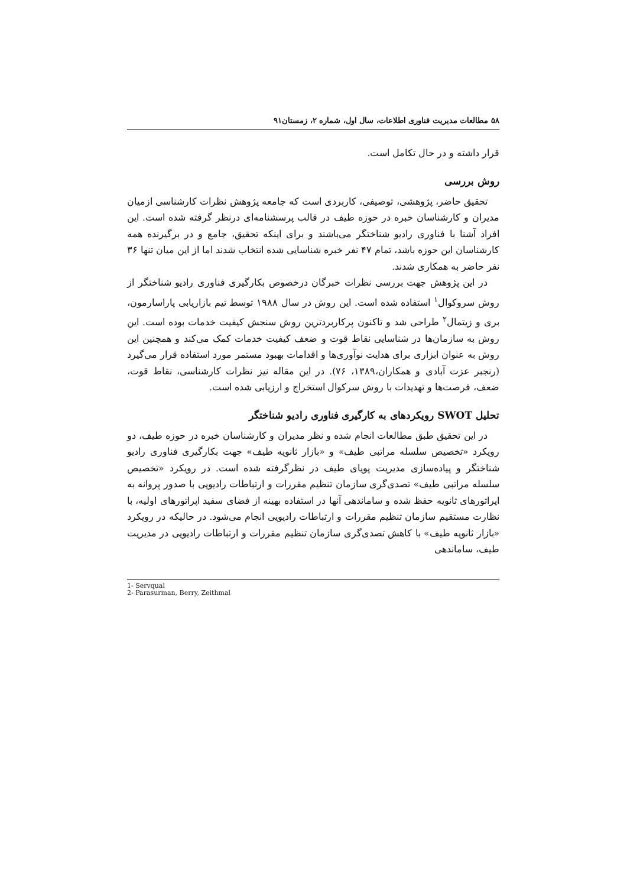۵۸ مطالعات مدیریت فناوری اطلاعات، سال اول، شماره ۲، زمستان۹۱
قرار داشته و در حال تکامل است.
روش بررسی
تحقیق حاضر، پژوهشی، توصیفی، کاربردی است که جامعه پژوهش نظرات کارشناسی ازمیان مدیران و کارشناسان خبره در حوزه طیف در قالب پرسشنامه‌ای درنظر گرفته شده است. این افراد آشنا با فناوری رادیو شناختگر می‌باشند و برای اینکه تحقیق، جامع و در برگیرنده همه کارشناسان این حوزه باشد، تمام ۴۷ نفر خبره شناسایی شده انتخاب شدند اما از این میان تنها ۳۶ نفر حاضر به همکاری شدند.
در این پژوهش جهت بررسی نظرات خبرگان درخصوص بکارگیری فناوری رادیو شناختگر از روش سروکوال<sup>۱</sup> استفاده شده است. این روش در سال ۱۹۸۸ توسط تیم بازاریابی پاراسارمون، بری و زیتمال<sup>۲</sup> طراحی شد و تاکنون پرکاربردترین روش سنجش کیفیت خدمات بوده است. این روش به سازمان‌ها در شناسایی نقاط قوت و ضعف کیفیت خدمات کمک می‌کند و همچنین این روش به عنوان ابزاری برای هدایت نوآوری‌ها و اقدامات بهبود مستمر مورد استفاده قرار می‌گیرد (رنجبر عزت آبادی و همکاران،۱۳۸۹، ۷۶). در این مقاله نیز نظرات کارشناسی، نقاط قوت، ضعف، فرصت‌ها و تهدیدات با روش سرکوال استخراج و ارزیابی شده است.
تحلیل SWOT رویکردهای به کارگیری فناوری رادیو شناختگر
در این تحقیق طبق مطالعات انجام شده و نظر مدیران و کارشناسان خبره در حوزه طیف، دو رویکرد «تخصیص سلسله مراتبی طیف» و «بازار ثانویه طیف» جهت بکارگیری فناوری رادیو شناختگر و پیاده‌سازی مدیریت پویای طیف در نظرگرفته شده است. در رویکرد «تخصیص سلسله مراتبی طیف» تصدی‌گری سازمان تنظیم مقررات و ارتباطات رادیویی با صدور پروانه به اپراتورهای ثانویه حفظ شده و ساماندهی آنها در استفاده بهینه از فضای سفید اپراتورهای اولیه، با نظارت مستقیم سازمان تنظیم مقررات و ارتباطات رادیویی انجام می‌شود. در حالیکه در رویکرد «بازار ثانویه طیف» با کاهش تصدی‌گری سازمان تنظیم مقررات و ارتباطات رادیویی در مدیریت طیف، ساماندهی
1- Servqual
2- Parasurman, Berry, Zeithmal